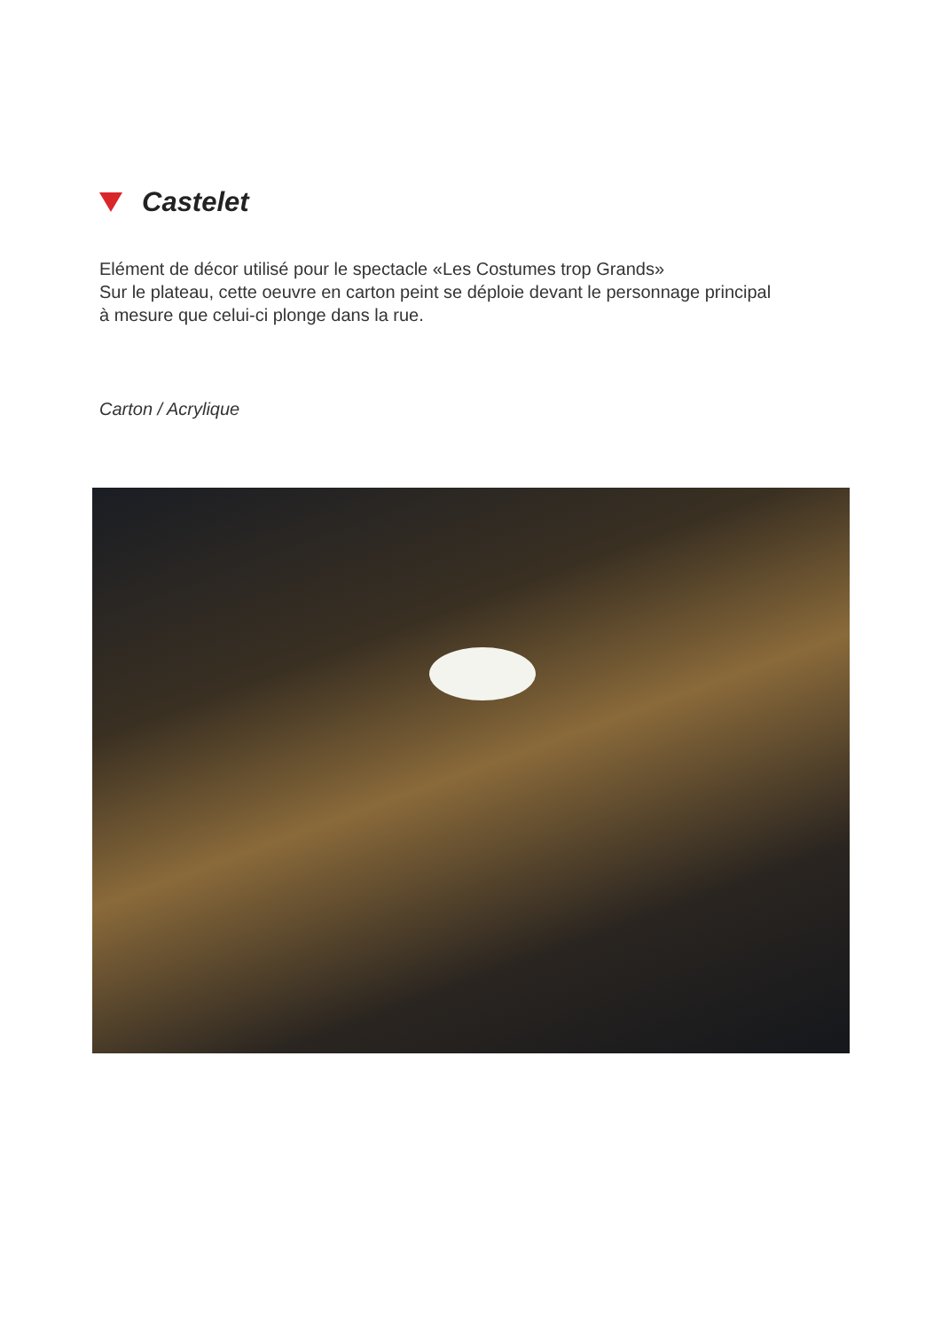Castelet
Elément de décor utilisé pour le spectacle «Les Costumes trop Grands»
Sur le plateau, cette oeuvre en carton peint se déploie devant le personnage principal
à mesure que celui-ci plonge dans la rue.
Carton / Acrylique